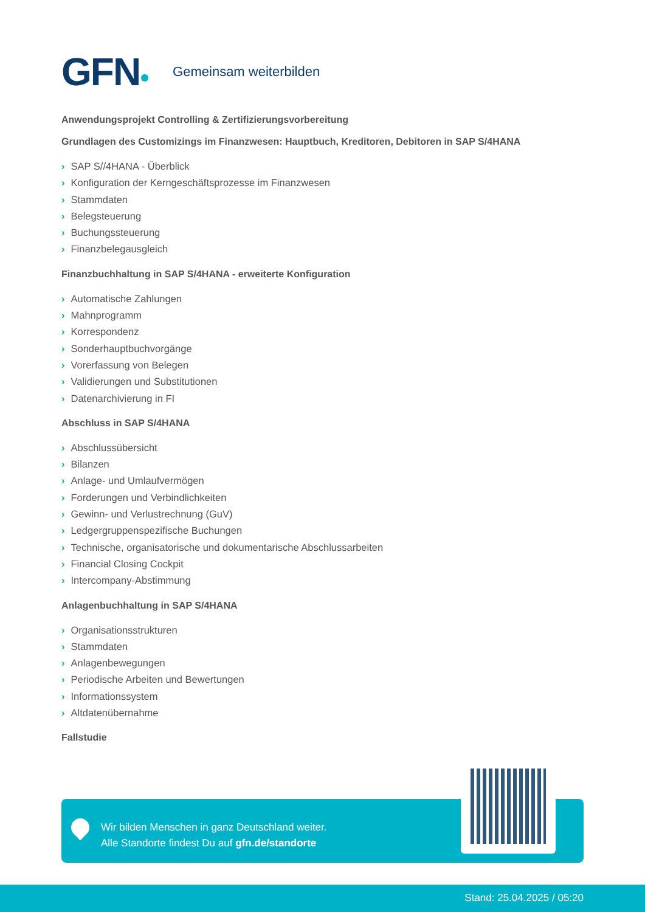GFN Gemeinsam weiterbilden
Anwendungsprojekt Controlling & Zertifizierungsvorbereitung
Grundlagen des Customizings im Finanzwesen: Hauptbuch, Kreditoren, Debitoren in SAP S/4HANA
› SAP S//4HANA - Überblick
› Konfiguration der Kerngeschäftsprozesse im Finanzwesen
› Stammdaten
› Belegsteuerung
› Buchungssteuerung
› Finanzbelegausgleich
Finanzbuchhaltung in SAP S/4HANA - erweiterte Konfiguration
› Automatische Zahlungen
› Mahnprogramm
› Korrespondenz
› Sonderhauptbuchvorgänge
› Vorerfassung von Belegen
› Validierungen und Substitutionen
› Datenarchivierung in FI
Abschluss in SAP S/4HANA
› Abschlussübersicht
› Bilanzen
› Anlage- und Umlaufvermögen
› Forderungen und Verbindlichkeiten
› Gewinn- und Verlustrechnung (GuV)
› Ledgergruppenspezifische Buchungen
› Technische, organisatorische und dokumentarische Abschlussarbeiten
› Financial Closing Cockpit
› Intercompany-Abstimmung
Anlagenbuchhaltung in SAP S/4HANA
› Organisationsstrukturen
› Stammdaten
› Anlagenbewegungen
› Periodische Arbeiten und Bewertungen
› Informationssystem
› Altdatenübernahme
Fallstudie
Wir bilden Menschen in ganz Deutschland weiter.
Alle Standorte findest Du auf gfn.de/standorte
Stand: 25.04.2025 / 05:20